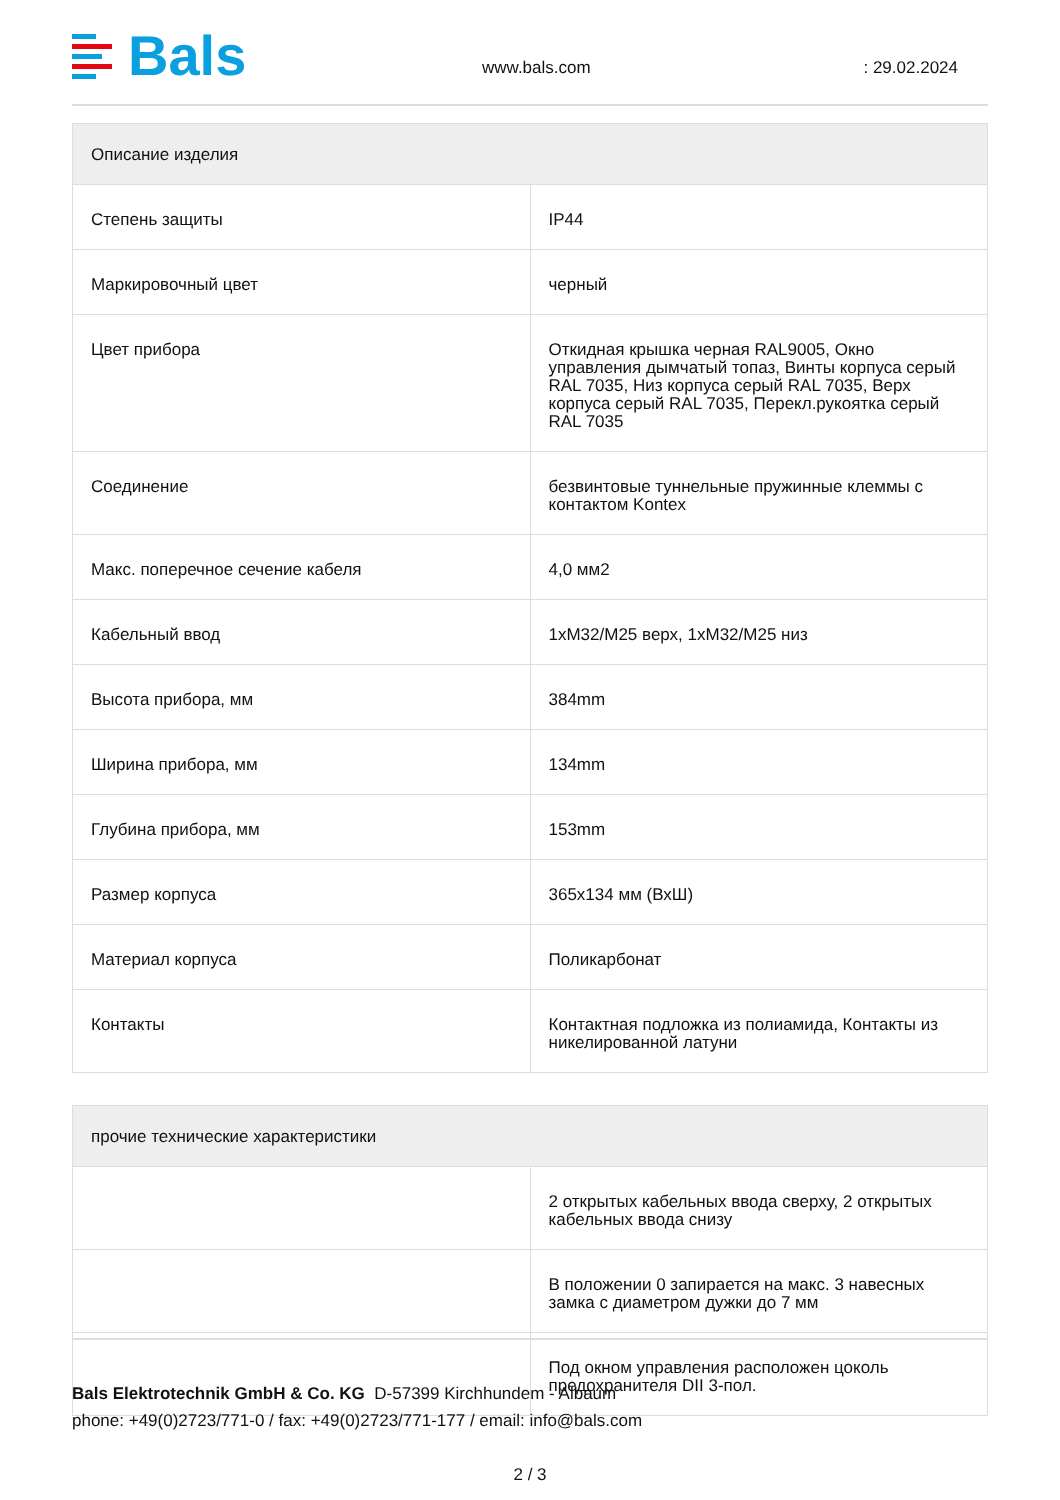Bals
www.bals.com
: 29.02.2024
| Описание изделия | |
| --- | --- |
| Степень защиты | IP44 |
| Маркировочный цвет | черный |
| Цвет прибора | Откидная крышка черная RAL9005, Окно управления дымчатый топаз, Винты корпуса серый RAL 7035, Низ корпуса серый RAL 7035, Верх корпуса серый RAL 7035, Перекл.рукоятка серый RAL 7035 |
| Соединение | безвинтовые туннельные пружинные клеммы с контактом Kontex |
| Макс. поперечное сечение кабеля | 4,0 мм2 |
| Кабельный ввод | 1xM32/M25 верх, 1xM32/M25 низ |
| Высота прибора, мм | 384mm |
| Ширина прибора, мм | 134mm |
| Глубина прибора, мм | 153mm |
| Размер корпуса | 365x134 мм (ВхШ) |
| Материал корпуса | Поликарбонат |
| Контакты | Контактная подложка из полиамида, Контакты из никелированной латуни |
| прочие технические характеристики | |
| --- | --- |
| | 2 открытых кабельных ввода сверху, 2 открытых кабельных ввода снизу |
| | В положении 0 запирается на макс. 3 навесных замка с диаметром дужки до 7 мм |
| | Под окном управления расположен цоколь предохранителя DII 3-пол. |
Bals Elektrotechnik GmbH & Co. KG D-57399 Kirchhundem - Albaum
phone: +49(0)2723/771-0 / fax: +49(0)2723/771-177 / email: info@bals.com
2 / 3